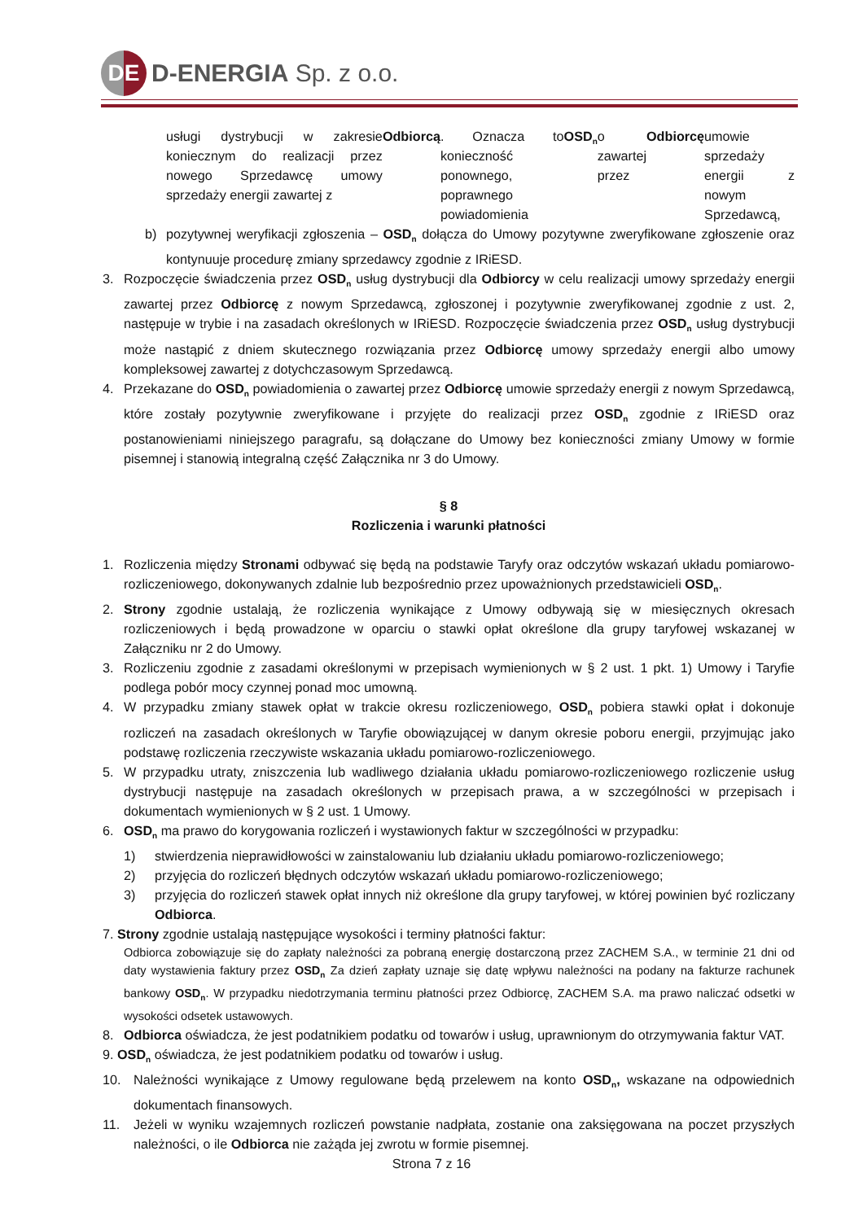DE
D-ENERGIA Sp. z o.o.
usługi dystrybucji w zakresie koniecznym do realizacji przez nowego Sprzedawcę umowy sprzedaży energii zawartej z Odbiorcą. Oznacza to konieczność ponownego, poprawnego powiadomienia OSD<sub>n</sub> o zawartej przez Odbiorcę umowie sprzedaży energii z nowym Sprzedawcą,
b) pozytywnej weryfikacji zgłoszenia – OSD<sub>n</sub> dołącza do Umowy pozytywne zweryfikowane zgłoszenie oraz kontynuuje procedurę zmiany sprzedawcy zgodnie z IRiESD.
3. Rozpoczęcie świadczenia przez OSD<sub>n</sub> usług dystrybucji dla Odbiorcy w celu realizacji umowy sprzedaży energii zawartej przez Odbiorcę z nowym Sprzedawcą, zgłoszonej i pozytywnie zweryfikowanej zgodnie z ust. 2, następuje w trybie i na zasadach określonych w IRiESD. Rozpoczęcie świadczenia przez OSD<sub>n</sub> usług dystrybucji może nastąpić z dniem skutecznego rozwiązania przez Odbiorcę umowy sprzedaży energii albo umowy kompleksowej zawartej z dotychczasowym Sprzedawcą.
4. Przekazane do OSD<sub>n</sub> powiadomienia o zawartej przez Odbiorcę umowie sprzedaży energii z nowym Sprzedawcą, które zostały pozytywnie zweryfikowane i przyjęte do realizacji przez OSD<sub>n</sub> zgodnie z IRiESD oraz postanowieniami niniejszego paragrafu, są dołączane do Umowy bez konieczności zmiany Umowy w formie pisemnej i stanowią integralną część Załącznika nr 3 do Umowy.
§ 8
Rozliczenia i warunki płatności
1. Rozliczenia między Stronami odbywać się będą na podstawie Taryfy oraz odczytów wskazań układu pomiarowo-rozliczeniowego, dokonywanych zdalnie lub bezpośrednio przez upoważnionych przedstawicieli OSD<sub>n</sub>.
2. Strony zgodnie ustalają, że rozliczenia wynikające z Umowy odbywają się w miesięcznych okresach rozliczeniowych i będą prowadzone w oparciu o stawki opłat określone dla grupy taryfowej wskazanej w Załączniku nr 2 do Umowy.
3. Rozliczeniu zgodnie z zasadami określonymi w przepisach wymienionych w § 2 ust. 1 pkt. 1) Umowy i Taryfie podlega pobór mocy czynnej ponad moc umowną.
4. W przypadku zmiany stawek opłat w trakcie okresu rozliczeniowego, OSD<sub>n</sub> pobiera stawki opłat i dokonuje rozliczeń na zasadach określonych w Taryfie obowiązującej w danym okresie poboru energii, przyjmując jako podstawę rozliczenia rzeczywiste wskazania układu pomiarowo-rozliczeniowego.
5. W przypadku utraty, zniszczenia lub wadliwego działania układu pomiarowo-rozliczeniowego rozliczenie usług dystrybucji następuje na zasadach określonych w przepisach prawa, a w szczególności w przepisach i dokumentach wymienionych w § 2 ust. 1 Umowy.
6. OSD<sub>n</sub> ma prawo do korygowania rozliczeń i wystawionych faktur w szczególności w przypadku:
1) stwierdzenia nieprawidłowości w zainstalowaniu lub działaniu układu pomiarowo-rozliczeniowego;
2) przyjęcia do rozliczeń błędnych odczytów wskazań układu pomiarowo-rozliczeniowego;
3) przyjęcia do rozliczeń stawek opłat innych niż określone dla grupy taryfowej, w której powinien być rozliczany Odbiorca.
7. Strony zgodnie ustalają następujące wysokości i terminy płatności faktur:
Odbiorca zobowiązuje się do zapłaty należności za pobraną energię dostarczoną przez ZACHEM S.A., w terminie 21 dni od daty wystawienia faktury przez OSD<sub>n</sub> Za dzień zapłaty uznaje się datę wpływu należności na podany na fakturze rachunek bankowy OSD<sub>n</sub>. W przypadku niedotrzymania terminu płatności przez Odbiorcę, ZACHEM S.A. ma prawo naliczać odsetki w wysokości odsetek ustawowych.
8. Odbiorca oświadcza, że jest podatnikiem podatku od towarów i usług, uprawnionym do otrzymywania faktur VAT.
9. OSD<sub>n</sub> oświadcza, że jest podatnikiem podatku od towarów i usług.
10. Należności wynikające z Umowy regulowane będą przelewem na konto OSD<sub>n</sub>, wskazane na odpowiednich dokumentach finansowych.
11. Jeżeli w wyniku wzajemnych rozliczeń powstanie nadpłata, zostanie ona zaksięgowana na poczet przyszłych należności, o ile Odbiorca nie zażąda jej zwrotu w formie pisemnej.
Strona 7 z 16